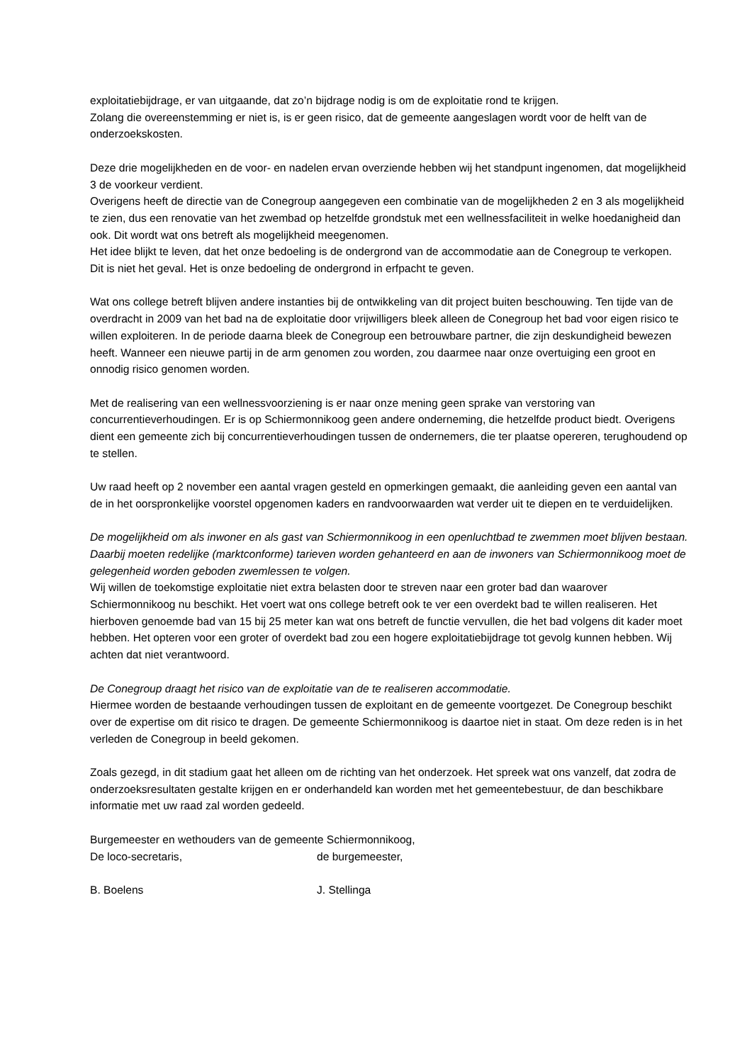exploitatiebijdrage, er van uitgaande, dat zo’n bijdrage nodig is om de exploitatie rond te krijgen.
Zolang die overeenstemming er niet is, is er geen risico, dat de gemeente aangeslagen wordt voor de helft van de onderzoekskosten.
Deze drie mogelijkheden en de voor- en nadelen ervan overziende hebben wij het standpunt ingenomen, dat mogelijkheid 3 de voorkeur verdient.
Overigens heeft de directie van de Conegroup aangegeven een combinatie van de mogelijkheden 2 en 3 als mogelijkheid te zien, dus een renovatie van het zwembad op hetzelfde grondstuk met een wellnessfaciliteit in welke hoedanigheid dan ook. Dit wordt wat ons betreft als mogelijkheid meegenomen.
Het idee blijkt te leven, dat het onze bedoeling is de ondergrond van de accommodatie aan de Conegroup te verkopen. Dit is niet het geval. Het is onze bedoeling de ondergrond in erfpacht te geven.
Wat ons college betreft blijven andere instanties bij de ontwikkeling van dit project buiten beschouwing. Ten tijde van de overdracht in 2009 van het bad na de exploitatie door vrijwilligers bleek alleen de Conegroup het bad voor eigen risico te willen exploiteren. In de periode daarna bleek de Conegroup een betrouwbare partner, die zijn deskundigheid bewezen heeft. Wanneer een nieuwe partij in de arm genomen zou worden, zou daarmee naar onze overtuiging een groot en onnodig risico genomen worden.
Met de realisering van een wellnessvoorziening is er naar onze mening geen sprake van verstoring van concurrentieverhoudingen. Er is op Schiermonnikoog geen andere onderneming, die hetzelfde product biedt. Overigens dient een gemeente zich bij concurrentieverhoudingen tussen de ondernemers, die ter plaatse opereren, terughoudend op te stellen.
Uw raad heeft op 2 november een aantal vragen gesteld en opmerkingen gemaakt, die aanleiding geven een aantal van de in het oorspronkelijke voorstel opgenomen kaders en randvoorwaarden wat verder uit te diepen en te verduidelijken.
De mogelijkheid om als inwoner en als gast van Schiermonnikoog in een openluchtbad te zwemmen moet blijven bestaan. Daarbij moeten redelijke (marktconforme) tarieven worden gehanteerd en aan de inwoners van Schiermonnikoog moet de gelegenheid worden geboden zwemlessen te volgen.
Wij willen de toekomstige exploitatie niet extra belasten door te streven naar een groter bad dan waarover Schiermonnikoog nu beschikt. Het voert wat ons college betreft ook te ver een overdekt bad te willen realiseren. Het hierboven genoemde bad van 15 bij 25 meter kan wat ons betreft de functie vervullen, die het bad volgens dit kader moet hebben. Het opteren voor een groter of overdekt bad zou een hogere exploitatiebijdrage tot gevolg kunnen hebben. Wij achten dat niet verantwoord.
De Conegroup draagt het risico van de exploitatie van de te realiseren accommodatie.
Hiermee worden de bestaande verhoudingen tussen de exploitant en de gemeente voortgezet. De Conegroup beschikt over de expertise om dit risico te dragen. De gemeente Schiermonnikoog is daartoe niet in staat. Om deze reden is in het verleden de Conegroup in beeld gekomen.
Zoals gezegd, in dit stadium gaat het alleen om de richting van het onderzoek. Het spreek wat ons vanzelf, dat zodra de onderzoeksresultaten gestalte krijgen en er onderhandeld kan worden met het gemeentebestuur, de dan beschikbare informatie met uw raad zal worden gedeeld.
Burgemeester en wethouders van de gemeente Schiermonnikoog,
De loco-secretaris, de burgemeester,
B. Boelens J. Stellinga